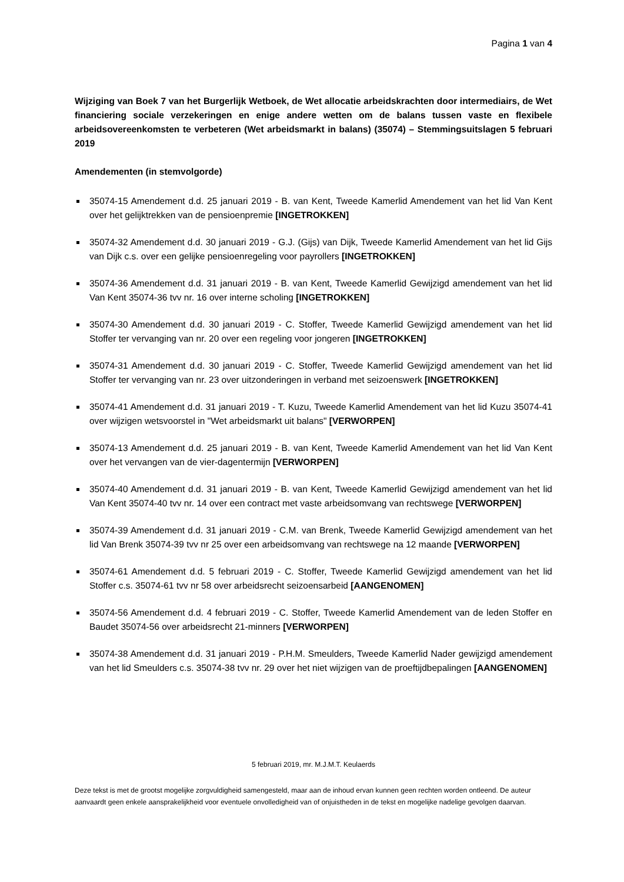Pagina 1 van 4
Wijziging van Boek 7 van het Burgerlijk Wetboek, de Wet allocatie arbeidskrachten door intermediairs, de Wet financiering sociale verzekeringen en enige andere wetten om de balans tussen vaste en flexibele arbeidsovereenkomsten te verbeteren (Wet arbeidsmarkt in balans) (35074) – Stemmingsuitslagen 5 februari 2019
Amendementen (in stemvolgorde)
35074-15 Amendement d.d. 25 januari 2019 - B. van Kent, Tweede Kamerlid Amendement van het lid Van Kent over het gelijktrekken van de pensioenpremie [INGETROKKEN]
35074-32 Amendement d.d. 30 januari 2019 - G.J. (Gijs) van Dijk, Tweede Kamerlid Amendement van het lid Gijs van Dijk c.s. over een gelijke pensioenregeling voor payrollers [INGETROKKEN]
35074-36 Amendement d.d. 31 januari 2019 - B. van Kent, Tweede Kamerlid Gewijzigd amendement van het lid Van Kent 35074-36 tvv nr. 16 over interne scholing [INGETROKKEN]
35074-30 Amendement d.d. 30 januari 2019 - C. Stoffer, Tweede Kamerlid Gewijzigd amendement van het lid Stoffer ter vervanging van nr. 20 over een regeling voor jongeren [INGETROKKEN]
35074-31 Amendement d.d. 30 januari 2019 - C. Stoffer, Tweede Kamerlid Gewijzigd amendement van het lid Stoffer ter vervanging van nr. 23 over uitzonderingen in verband met seizoenswerk [INGETROKKEN]
35074-41 Amendement d.d. 31 januari 2019 - T. Kuzu, Tweede Kamerlid Amendement van het lid Kuzu 35074-41 over wijzigen wetsvoorstel in "Wet arbeidsmarkt uit balans" [VERWORPEN]
35074-13 Amendement d.d. 25 januari 2019 - B. van Kent, Tweede Kamerlid Amendement van het lid Van Kent over het vervangen van de vier-dagentermijn [VERWORPEN]
35074-40 Amendement d.d. 31 januari 2019 - B. van Kent, Tweede Kamerlid Gewijzigd amendement van het lid Van Kent 35074-40 tvv nr. 14 over een contract met vaste arbeidsomvang van rechtswege [VERWORPEN]
35074-39 Amendement d.d. 31 januari 2019 - C.M. van Brenk, Tweede Kamerlid Gewijzigd amendement van het lid Van Brenk 35074-39 tvv nr 25 over een arbeidsomvang van rechtswege na 12 maande [VERWORPEN]
35074-61 Amendement d.d. 5 februari 2019 - C. Stoffer, Tweede Kamerlid Gewijzigd amendement van het lid Stoffer c.s. 35074-61 tvv nr 58 over arbeidsrecht seizoensarbeid [AANGENOMEN]
35074-56 Amendement d.d. 4 februari 2019 - C. Stoffer, Tweede Kamerlid Amendement van de leden Stoffer en Baudet 35074-56 over arbeidsrecht 21-minners [VERWORPEN]
35074-38 Amendement d.d. 31 januari 2019 - P.H.M. Smeulders, Tweede Kamerlid Nader gewijzigd amendement van het lid Smeulders c.s. 35074-38 tvv nr. 29 over het niet wijzigen van de proeftijdbepalingen [AANGENOMEN]
5 februari 2019, mr. M.J.M.T. Keulaerds
Deze tekst is met de grootst mogelijke zorgvuldigheid samengesteld, maar aan de inhoud ervan kunnen geen rechten worden ontleend. De auteur aanvaardt geen enkele aansprakelijkheid voor eventuele onvolledigheid van of onjuistheden in de tekst en mogelijke nadelige gevolgen daarvan.